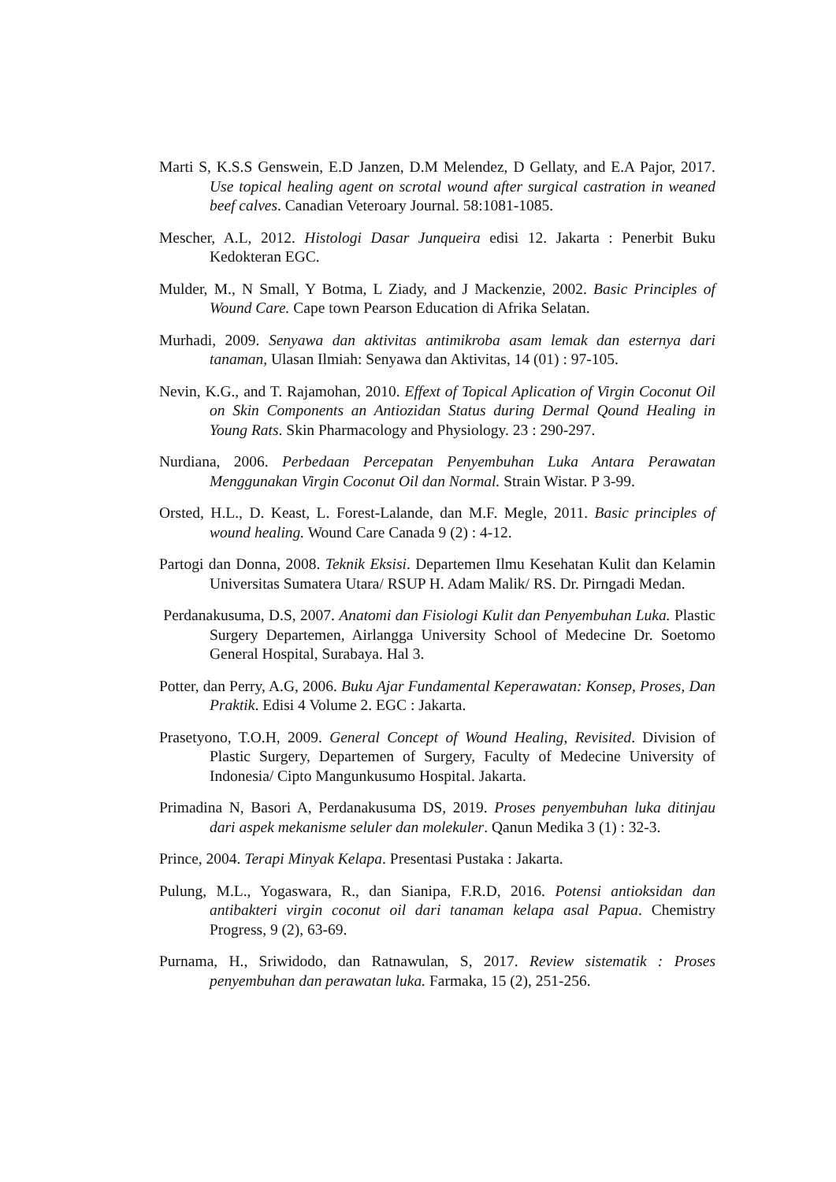Marti S, K.S.S Genswein, E.D Janzen, D.M Melendez, D Gellaty, and E.A Pajor, 2017. Use topical healing agent on scrotal wound after surgical castration in weaned beef calves. Canadian Veteroary Journal. 58:1081-1085.
Mescher, A.L, 2012. Histologi Dasar Junqueira edisi 12. Jakarta : Penerbit Buku Kedokteran EGC.
Mulder, M., N Small, Y Botma, L Ziady, and J Mackenzie, 2002. Basic Principles of Wound Care. Cape town Pearson Education di Afrika Selatan.
Murhadi, 2009. Senyawa dan aktivitas antimikroba asam lemak dan esternya dari tanaman, Ulasan Ilmiah: Senyawa dan Aktivitas, 14 (01) : 97-105.
Nevin, K.G., and T. Rajamohan, 2010. Effext of Topical Aplication of Virgin Coconut Oil on Skin Components an Antiozidan Status during Dermal Qound Healing in Young Rats. Skin Pharmacology and Physiology. 23 : 290-297.
Nurdiana, 2006. Perbedaan Percepatan Penyembuhan Luka Antara Perawatan Menggunakan Virgin Coconut Oil dan Normal. Strain Wistar. P 3-99.
Orsted, H.L., D. Keast, L. Forest-Lalande, dan M.F. Megle, 2011. Basic principles of wound healing. Wound Care Canada 9 (2) : 4-12.
Partogi dan Donna, 2008. Teknik Eksisi. Departemen Ilmu Kesehatan Kulit dan Kelamin Universitas Sumatera Utara/ RSUP H. Adam Malik/ RS. Dr. Pirngadi Medan.
Perdanakusuma, D.S, 2007. Anatomi dan Fisiologi Kulit dan Penyembuhan Luka. Plastic Surgery Departemen, Airlangga University School of Medecine Dr. Soetomo General Hospital, Surabaya. Hal 3.
Potter, dan Perry, A.G, 2006. Buku Ajar Fundamental Keperawatan: Konsep, Proses, Dan Praktik. Edisi 4 Volume 2. EGC : Jakarta.
Prasetyono, T.O.H, 2009. General Concept of Wound Healing, Revisited. Division of Plastic Surgery, Departemen of Surgery, Faculty of Medecine University of Indonesia/ Cipto Mangunkusumo Hospital. Jakarta.
Primadina N, Basori A, Perdanakusuma DS, 2019. Proses penyembuhan luka ditinjau dari aspek mekanisme seluler dan molekuler. Qanun Medika 3 (1) : 32-3.
Prince, 2004. Terapi Minyak Kelapa. Presentasi Pustaka : Jakarta.
Pulung, M.L., Yogaswara, R., dan Sianipa, F.R.D, 2016. Potensi antioksidan dan antibakteri virgin coconut oil dari tanaman kelapa asal Papua. Chemistry Progress, 9 (2), 63-69.
Purnama, H., Sriwidodo, dan Ratnawulan, S, 2017. Review sistematik : Proses penyembuhan dan perawatan luka. Farmaka, 15 (2), 251-256.